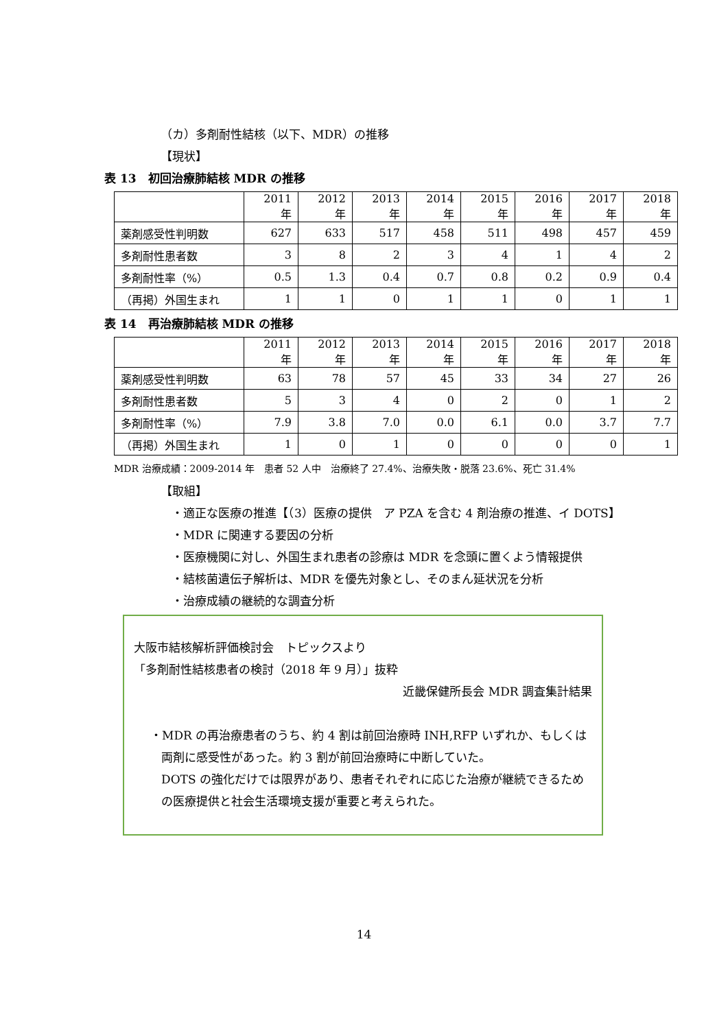（カ）多剤耐性結核（以下、MDR）の推移
【現状】
表 13　初回治療肺結核 MDR の推移
| | 2011 年 | 2012 年 | 2013 年 | 2014 年 | 2015 年 | 2016 年 | 2017 年 | 2018 年 |
| 薬剤感受性判明数 | 627 | 633 | 517 | 458 | 511 | 498 | 457 | 459 |
| 多剤耐性患者数 | 3 | 8 | 2 | 3 | 4 | 1 | 4 | 2 |
| 多剤耐性率（%） | 0.5 | 1.3 | 0.4 | 0.7 | 0.8 | 0.2 | 0.9 | 0.4 |
| （再掲）外国生まれ | 1 | 1 | 0 | 1 | 1 | 0 | 1 | 1 |
表 14　再治療肺結核 MDR の推移
| | 2011 年 | 2012 年 | 2013 年 | 2014 年 | 2015 年 | 2016 年 | 2017 年 | 2018 年 |
| 薬剤感受性判明数 | 63 | 78 | 57 | 45 | 33 | 34 | 27 | 26 |
| 多剤耐性患者数 | 5 | 3 | 4 | 0 | 2 | 0 | 1 | 2 |
| 多剤耐性率（%） | 7.9 | 3.8 | 7.0 | 0.0 | 6.1 | 0.0 | 3.7 | 7.7 |
| （再掲）外国生まれ | 1 | 0 | 1 | 0 | 0 | 0 | 0 | 1 |
MDR 治療成績：2009-2014 年　患者 52 人中　治療終了 27.4%、治療失敗・脱落 23.6%、死亡 31.4%
【取組】
・適正な医療の推進【（3）医療の提供　ア PZA を含む 4 剤治療の推進、イ DOTS】
・MDR に関連する要因の分析
・医療機関に対し、外国生まれ患者の診療は MDR を念頭に置くよう情報提供
・結核菌遺伝子解析は、MDR を優先対象とし、そのまん延状況を分析
・治療成績の継続的な調査分析
大阪市結核解析評価検討会　トピックスより
「多剤耐性結核患者の検討（2018 年 9 月）」抜粋
近畿保健所長会 MDR 調査集計結果
・MDR の再治療患者のうち、約 4 割は前回治療時 INH,RFP いずれか、もしくは両剤に感受性があった。約 3 割が前回治療時に中断していた。
DOTS の強化だけでは限界があり、患者それぞれに応じた治療が継続できるための医療提供と社会生活環境支援が重要と考えられた。
14